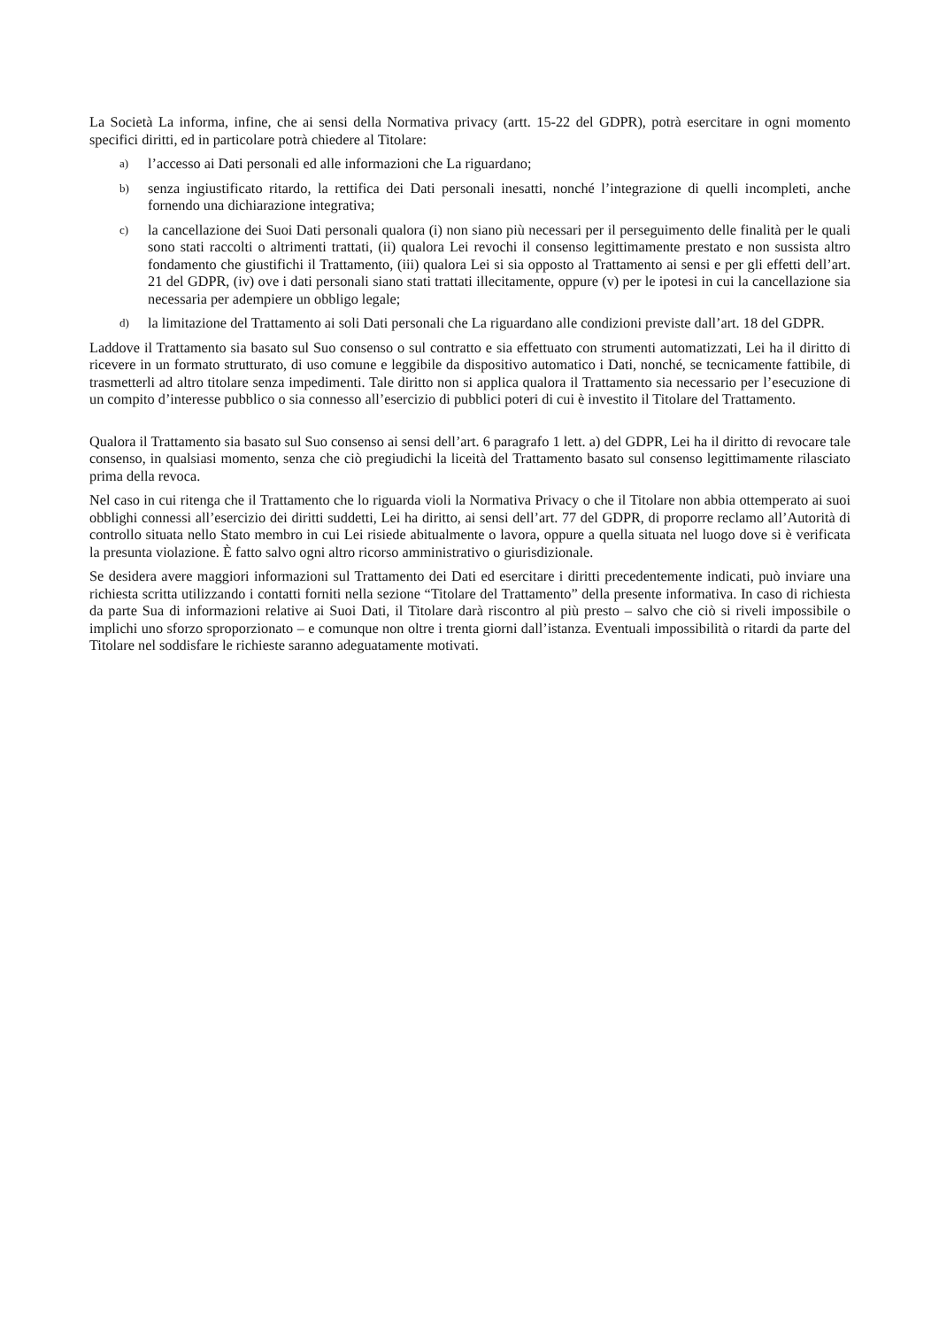La Società La informa, infine, che ai sensi della Normativa privacy (artt. 15-22 del GDPR), potrà esercitare in ogni momento specifici diritti, ed in particolare potrà chiedere al Titolare:
a) l’accesso ai Dati personali ed alle informazioni che La riguardano;
b) senza ingiustificato ritardo, la rettifica dei Dati personali inesatti, nonché l’integrazione di quelli incompleti, anche fornendo una dichiarazione integrativa;
c) la cancellazione dei Suoi Dati personali qualora (i) non siano più necessari per il perseguimento delle finalità per le quali sono stati raccolti o altrimenti trattati, (ii) qualora Lei revochi il consenso legittimamente prestato e non sussista altro fondamento che giustifichi il Trattamento, (iii) qualora Lei si sia opposto al Trattamento ai sensi e per gli effetti dell’art. 21 del GDPR, (iv) ove i dati personali siano stati trattati illecitamente, oppure (v) per le ipotesi in cui la cancellazione sia necessaria per adempiere un obbligo legale;
d) la limitazione del Trattamento ai soli Dati personali che La riguardano alle condizioni previste dall’art. 18 del GDPR.
Laddove il Trattamento sia basato sul Suo consenso o sul contratto e sia effettuato con strumenti automatizzati, Lei ha il diritto di ricevere in un formato strutturato, di uso comune e leggibile da dispositivo automatico i Dati, nonché, se tecnicamente fattibile, di trasmetterli ad altro titolare senza impedimenti. Tale diritto non si applica qualora il Trattamento sia necessario per l’esecuzione di un compito d’interesse pubblico o sia connesso all’esercizio di pubblici poteri di cui è investito il Titolare del Trattamento.
Qualora il Trattamento sia basato sul Suo consenso ai sensi dell’art. 6 paragrafo 1 lett. a) del GDPR, Lei ha il diritto di revocare tale consenso, in qualsiasi momento, senza che ciò pregiudichi la liceità del Trattamento basato sul consenso legittimamente rilasciato prima della revoca.
Nel caso in cui ritenga che il Trattamento che lo riguarda violi la Normativa Privacy o che il Titolare non abbia ottemperato ai suoi obblighi connessi all’esercizio dei diritti suddetti, Lei ha diritto, ai sensi dell’art. 77 del GDPR, di proporre reclamo all’Autorità di controllo situata nello Stato membro in cui Lei risiede abitualmente o lavora, oppure a quella situata nel luogo dove si è verificata la presunta violazione. È fatto salvo ogni altro ricorso amministrativo o giurisdizionale.
Se desidera avere maggiori informazioni sul Trattamento dei Dati ed esercitare i diritti precedentemente indicati, può inviare una richiesta scritta utilizzando i contatti forniti nella sezione “Titolare del Trattamento” della presente informativa. In caso di richiesta da parte Sua di informazioni relative ai Suoi Dati, il Titolare darà riscontro al più presto – salvo che ciò si riveli impossibile o implichi uno sforzo sproporzionato – e comunque non oltre i trenta giorni dall’istanza. Eventuali impossibilità o ritardi da parte del Titolare nel soddisfare le richieste saranno adeguatamente motivati.